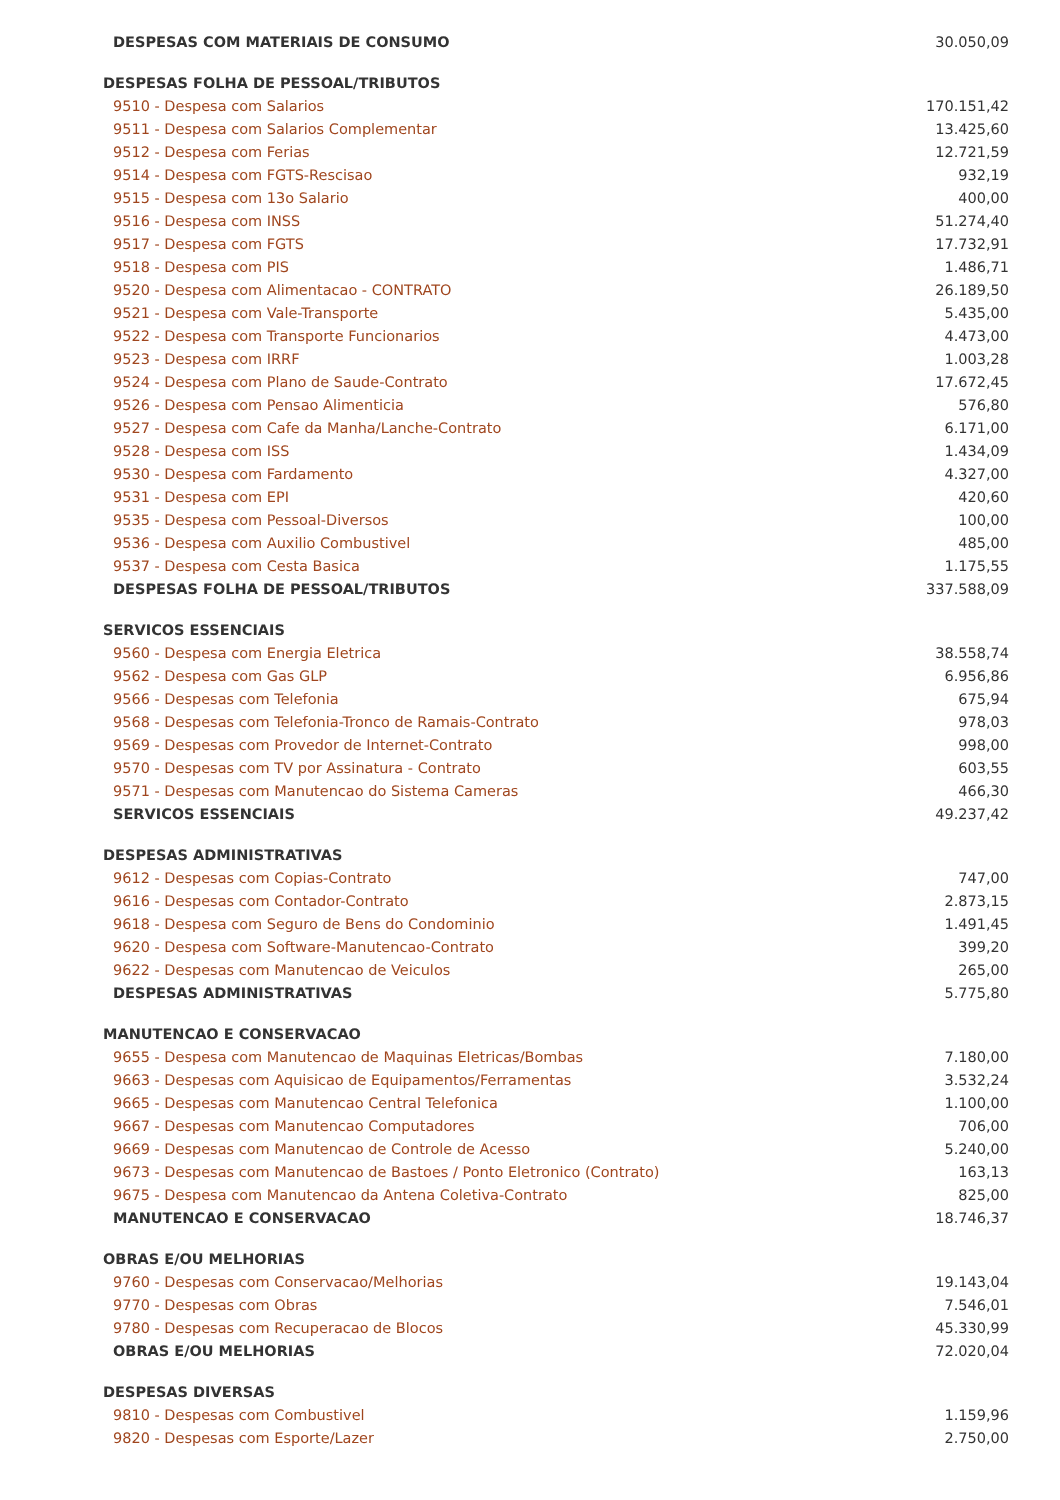| DESPESAS COM MATERIAIS DE CONSUMO | 30.050,09 |
| DESPESAS FOLHA DE PESSOAL/TRIBUTOS | |
| 9510 - Despesa com Salarios | 170.151,42 |
| 9511 - Despesa com Salarios Complementar | 13.425,60 |
| 9512 - Despesa com Ferias | 12.721,59 |
| 9514 - Despesa com FGTS-Rescisao | 932,19 |
| 9515 - Despesa com 13o Salario | 400,00 |
| 9516 - Despesa com INSS | 51.274,40 |
| 9517 - Despesa com FGTS | 17.732,91 |
| 9518 - Despesa com PIS | 1.486,71 |
| 9520 - Despesa com Alimentacao - CONTRATO | 26.189,50 |
| 9521 - Despesa com Vale-Transporte | 5.435,00 |
| 9522 - Despesa com Transporte Funcionarios | 4.473,00 |
| 9523 - Despesa com IRRF | 1.003,28 |
| 9524 - Despesa com Plano de Saude-Contrato | 17.672,45 |
| 9526 - Despesa com Pensao Alimenticia | 576,80 |
| 9527 - Despesa com Cafe da Manha/Lanche-Contrato | 6.171,00 |
| 9528 - Despesa com ISS | 1.434,09 |
| 9530 - Despesa com Fardamento | 4.327,00 |
| 9531 - Despesa com EPI | 420,60 |
| 9535 - Despesa com Pessoal-Diversos | 100,00 |
| 9536 - Despesa com Auxilio Combustivel | 485,00 |
| 9537 - Despesa com Cesta Basica | 1.175,55 |
| DESPESAS FOLHA DE PESSOAL/TRIBUTOS | 337.588,09 |
| SERVICOS ESSENCIAIS | |
| 9560 - Despesa com Energia Eletrica | 38.558,74 |
| 9562 - Despesa com Gas GLP | 6.956,86 |
| 9566 - Despesas com Telefonia | 675,94 |
| 9568 - Despesas com Telefonia-Tronco de Ramais-Contrato | 978,03 |
| 9569 - Despesas com Provedor de Internet-Contrato | 998,00 |
| 9570 - Despesas com TV por Assinatura - Contrato | 603,55 |
| 9571 - Despesas com Manutencao do Sistema Cameras | 466,30 |
| SERVICOS ESSENCIAIS | 49.237,42 |
| DESPESAS ADMINISTRATIVAS | |
| 9612 - Despesas com Copias-Contrato | 747,00 |
| 9616 - Despesas com Contador-Contrato | 2.873,15 |
| 9618 - Despesa com Seguro de Bens do Condominio | 1.491,45 |
| 9620 - Despesa com Software-Manutencao-Contrato | 399,20 |
| 9622 - Despesas com Manutencao de Veiculos | 265,00 |
| DESPESAS ADMINISTRATIVAS | 5.775,80 |
| MANUTENCAO E CONSERVACAO | |
| 9655 - Despesa com Manutencao de Maquinas Eletricas/Bombas | 7.180,00 |
| 9663 - Despesas com Aquisicao de Equipamentos/Ferramentas | 3.532,24 |
| 9665 - Despesas com Manutencao Central Telefonica | 1.100,00 |
| 9667 - Despesas com Manutencao Computadores | 706,00 |
| 9669 - Despesas com Manutencao de Controle de Acesso | 5.240,00 |
| 9673 - Despesas com Manutencao de Bastoes / Ponto Eletronico (Contrato) | 163,13 |
| 9675 - Despesa com Manutencao da Antena Coletiva-Contrato | 825,00 |
| MANUTENCAO E CONSERVACAO | 18.746,37 |
| OBRAS E/OU MELHORIAS | |
| 9760 - Despesas com Conservacao/Melhorias | 19.143,04 |
| 9770 - Despesas com Obras | 7.546,01 |
| 9780 - Despesas com Recuperacao de Blocos | 45.330,99 |
| OBRAS E/OU MELHORIAS | 72.020,04 |
| DESPESAS DIVERSAS | |
| 9810 - Despesas com Combustivel | 1.159,96 |
| 9820 - Despesas com Esporte/Lazer | 2.750,00 |